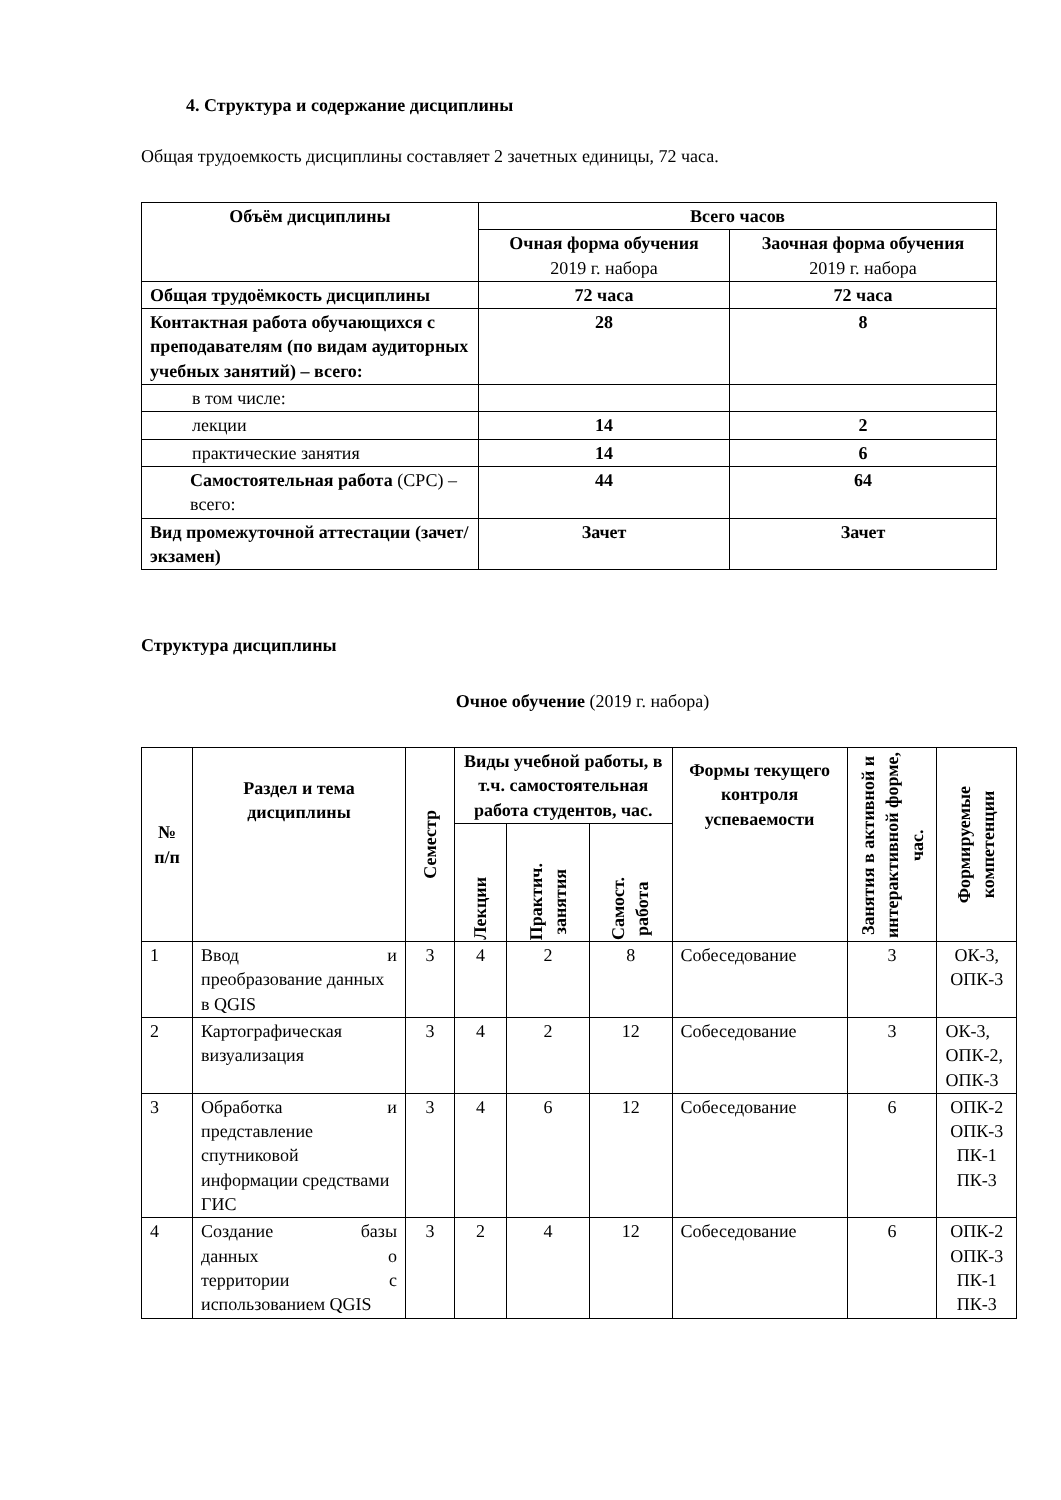4. Структура и содержание дисциплины
Общая трудоемкость дисциплины составляет 2 зачетных единицы, 72 часа.
| Объём дисциплины | Всего часов | |
| --- | --- | --- |
| | Очная форма обучения 2019 г. набора | Заочная форма обучения 2019 г. набора |
| Общая трудоёмкость дисциплины | 72 часа | 72 часа |
| Контактная работа обучающихся с преподавателям (по видам аудиторных учебных занятий) – всего: | 28 | 8 |
| в том числе: | | |
| лекции | 14 | 2 |
| практические занятия | 14 | 6 |
| Самостоятельная работа (СРС) – всего: | 44 | 64 |
| Вид промежуточной аттестации (зачет/экзамен) | Зачет | Зачет |
Структура дисциплины
Очное обучение (2019 г. набора)
| № п/п | Раздел и тема дисциплины | Семестр | Виды учебной работы, в т.ч. самостоятельная работа студентов, час. | | | Формы текущего контроля успеваемости | Занятия в активной и интерактивной форме, час. | Формируемые компетенции |
| --- | --- | --- | --- | --- | --- | --- | --- | --- |
| | | | Лекции | Практич. занятия | Самост. работа | | | |
| 1 | Ввод и преобразование данных в QGIS | 3 | 4 | 2 | 8 | Собеседование | 3 | ОК-3, ОПК-3 |
| 2 | Картографическая визуализация | 3 | 4 | 2 | 12 | Собеседование | 3 | ОК-3, ОПК-2, ОПК-3 |
| 3 | Обработка и представление спутниковой информации средствами ГИС | 3 | 4 | 6 | 12 | Собеседование | 6 | ОПК-2 ОПК-3 ПК-1 ПК-3 |
| 4 | Создание базы данных о территории с использованием QGIS | 3 | 2 | 4 | 12 | Собеседование | 6 | ОПК-2 ОПК-3 ПК-1 ПК-3 |